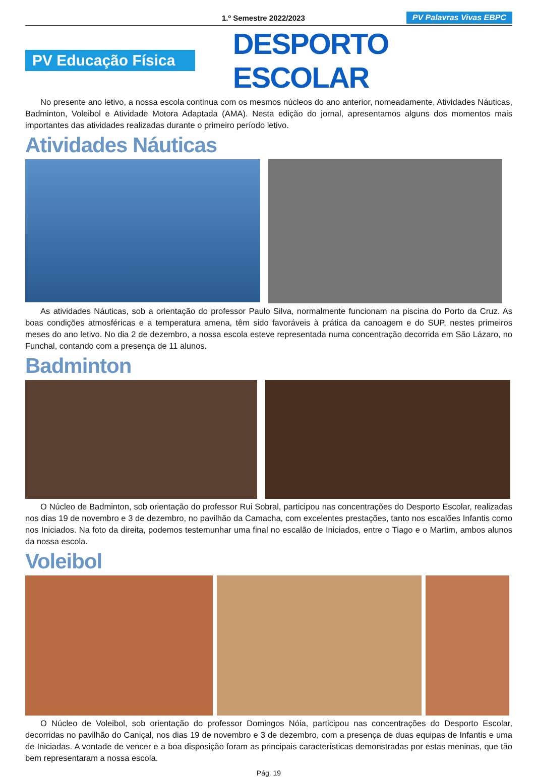1.º Semestre 2022/2023 PV Palavras Vivas EBPC
PV Educação Física
DESPORTO ESCOLAR
No presente ano letivo, a nossa escola continua com os mesmos núcleos do ano anterior, nomeadamente, Atividades Náuticas, Badminton, Voleibol e Atividade Motora Adaptada (AMA). Nesta edição do jornal, apresentamos alguns dos momentos mais importantes das atividades realizadas durante o primeiro período letivo.
Atividades Náuticas
As atividades Náuticas, sob a orientação do professor Paulo Silva, normalmente funcionam na piscina do Porto da Cruz. As boas condições atmosféricas e a temperatura amena, têm sido favoráveis à prática da canoagem e do SUP, nestes primeiros meses do ano letivo. No dia 2 de dezembro, a nossa escola esteve representada numa concentração decorrida em São Lázaro, no Funchal, contando com a presença de 11 alunos.
Badminton
O Núcleo de Badminton, sob orientação do professor Rui Sobral, participou nas concentrações do Desporto Escolar, realizadas nos dias 19 de novembro e 3 de dezembro, no pavilhão da Camacha, com excelentes prestações, tanto nos escalões Infantis como nos Iniciados. Na foto da direita, podemos testemunhar uma final no escalão de Iniciados, entre o Tiago e o Martim, ambos alunos da nossa escola.
Voleibol
O Núcleo de Voleibol, sob orientação do professor Domingos Nóia, participou nas concentrações do Desporto Escolar, decorridas no pavilhão do Caniçal, nos dias 19 de novembro e 3 de dezembro, com a presença de duas equipas de Infantis e uma de Iniciadas. A vontade de vencer e a boa disposição foram as principais características demonstradas por estas meninas, que tão bem representaram a nossa escola.
Pág. 19